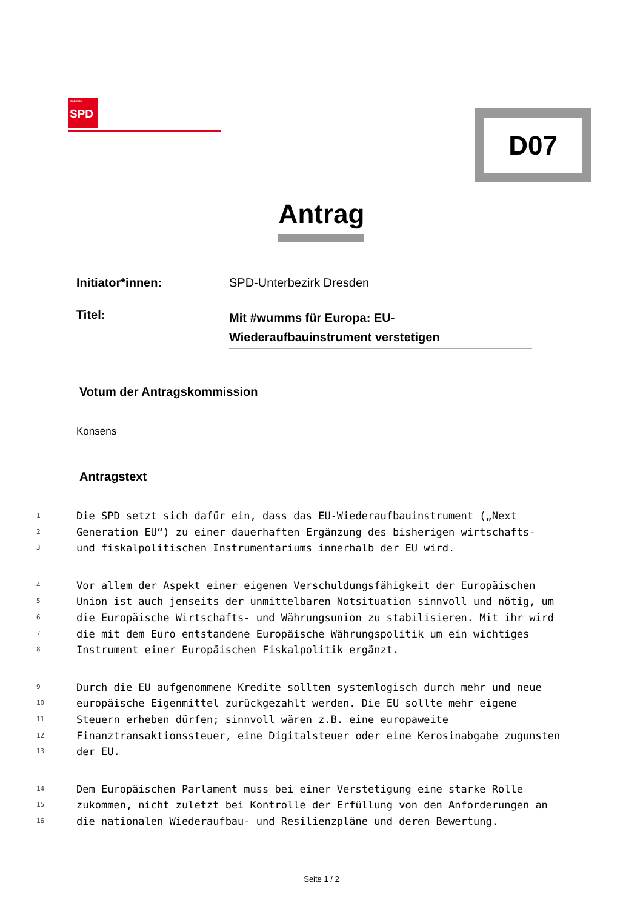SACHSEN
SPD
D07
Antrag
Initiator*innen: SPD-Unterbezirk Dresden
Titel:
Mit #wumms für Europa: EU-
Wiederaufbauinstrument verstetigen
Votum der Antragskommission
Konsens
Antragstext
1 Die SPD setzt sich dafür ein, dass das EU-Wiederaufbauinstrument („Next
2 Generation EU“) zu einer dauerhaften Ergänzung des bisherigen wirtschafts-
3 und fiskalpolitischen Instrumentariums innerhalb der EU wird.
4 Vor allem der Aspekt einer eigenen Verschuldungsfähigkeit der Europäischen
5 Union ist auch jenseits der unmittelbaren Notsituation sinnvoll und nötig, um
6 die Europäische Wirtschafts- und Währungsunion zu stabilisieren. Mit ihr wird
7 die mit dem Euro entstandene Europäische Währungspolitik um ein wichtiges
8 Instrument einer Europäischen Fiskalpolitik ergänzt.
9 Durch die EU aufgenommene Kredite sollten systemlogisch durch mehr und neue
10 europäische Eigenmittel zurückgezahlt werden. Die EU sollte mehr eigene
11 Steuern erheben dürfen; sinnvoll wären z.B. eine europaweite
12 Finanztransaktionssteuer, eine Digitalsteuer oder eine Kerosinabgabe zugunsten
13 der EU.
14 Dem Europäischen Parlament muss bei einer Verstetigung eine starke Rolle
15 zukommen, nicht zuletzt bei Kontrolle der Erfüllung von den Anforderungen an
16 die nationalen Wiederaufbau- und Resilienzpläne und deren Bewertung.
Seite 1 / 2